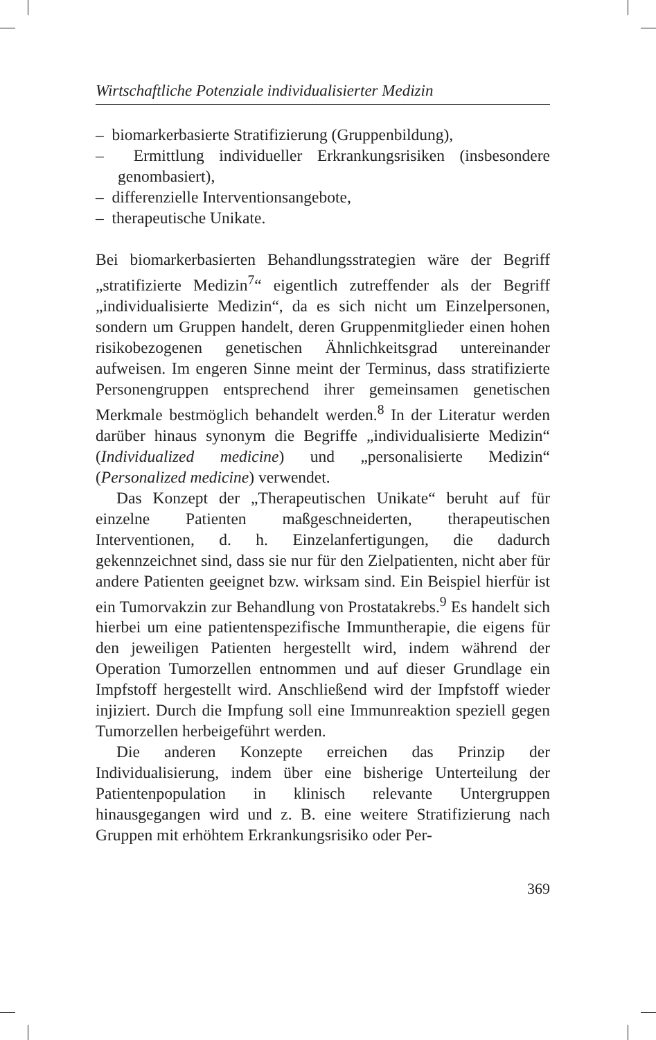Wirtschaftliche Potenziale individualisierter Medizin
– biomarkerbasierte Stratifizierung (Gruppenbildung),
– Ermittlung individueller Erkrankungsrisiken (insbesondere genombasiert),
– differenzielle Interventionsangebote,
– therapeutische Unikate.
Bei biomarkerbasierten Behandlungsstrategien wäre der Begriff „stratifizierte Medizin<sup>7</sup>“ eigentlich zutreffender als der Begriff „individualisierte Medizin“, da es sich nicht um Einzelpersonen, sondern um Gruppen handelt, deren Gruppenmitglieder einen hohen risikobezogenen genetischen Ähnlichkeitsgrad untereinander aufweisen. Im engeren Sinne meint der Terminus, dass stratifizierte Personengruppen entsprechend ihrer gemeinsamen genetischen Merkmale bestmöglich behandelt werden.<sup>8</sup> In der Literatur werden darüber hinaus synonym die Begriffe „individualisierte Medizin“ (Individualized medicine) und „personalisierte Medizin“ (Personalized medicine) verwendet.
Das Konzept der „Therapeutischen Unikate“ beruht auf für einzelne Patienten maßgeschneiderten, therapeutischen Interventionen, d. h. Einzelanfertigungen, die dadurch gekennzeichnet sind, dass sie nur für den Zielpatienten, nicht aber für andere Patienten geeignet bzw. wirksam sind. Ein Beispiel hierfür ist ein Tumorvakzin zur Behandlung von Prostatakrebs.<sup>9</sup> Es handelt sich hierbei um eine patientenspezifische Immuntherapie, die eigens für den jeweiligen Patienten hergestellt wird, indem während der Operation Tumorzellen entnommen und auf dieser Grundlage ein Impfstoff hergestellt wird. Anschließend wird der Impfstoff wieder injiziert. Durch die Impfung soll eine Immunreaktion speziell gegen Tumorzellen herbeigeführt werden.
Die anderen Konzepte erreichen das Prinzip der Individualisierung, indem über eine bisherige Unterteilung der Patientenpopulation in klinisch relevante Untergruppen hinausgegangen wird und z. B. eine weitere Stratifizierung nach Gruppen mit erhöhtem Erkrankungsrisiko oder Per-
369